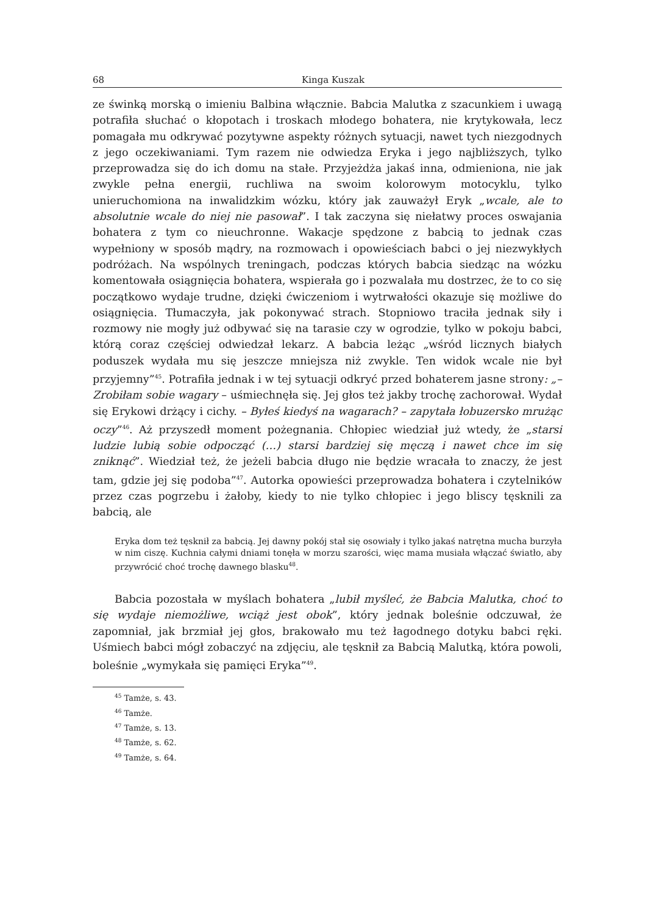68 Kinga Kuszak
ze świnką morską o imieniu Balbina włącznie. Babcia Malutka z szacunkiem i uwagą potrafiła słuchać o kłopotach i troskach młodego bohatera, nie krytykowała, lecz pomagała mu odkrywać pozytywne aspekty różnych sytuacji, nawet tych niezgodnych z jego oczekiwaniami. Tym razem nie odwiedza Eryka i jego najbliższych, tylko przeprowadza się do ich domu na stałe. Przyjeżdża jakaś inna, odmieniona, nie jak zwykle pełna energii, ruchliwa na swoim kolorowym motocyklu, tylko unieruchomiona na inwalidzkim wózku, który jak zauważył Eryk „wcale, ale to absolutnie wcale do niej nie pasował”. I tak zaczyna się niełatwy proces oswajania bohatera z tym co nieuchronne. Wakacje spędzone z babcią to jednak czas wypełniony w sposób mądry, na rozmowach i opowieściach babci o jej niezwykłych podróżach. Na wspólnych treningach, podczas których babcia siedząc na wózku komentowała osiągnięcia bohatera, wspierała go i pozwalała mu dostrzec, że to co się początkowo wydaje trudne, dzięki ćwiczeniom i wytrwałości okazuje się możliwe do osiągnięcia. Tłumaczyła, jak pokonywać strach. Stopniowo traciła jednak siły i rozmowy nie mogły już odbywać się na tarasie czy w ogrodzie, tylko w pokoju babci, którą coraz częściej odwiedzał lekarz. A babcia leżąc „wśród licznych białych poduszek wydała mu się jeszcze mniejsza niż zwykle. Ten widok wcale nie był przyjemny”<sup>45</sup>. Potrafiła jednak i w tej sytuacji odkryć przed bohaterem jasne strony: „– Zrobiłam sobie wagary – uśmiechnęła się. Jej głos też jakby trochę zachorował. Wydał się Erykowi drżący i cichy. – Byłeś kiedyś na wagarach? – zapytała łobuzersko mrużąc oczy”<sup>46</sup>. Aż przyszedł moment pożegnania. Chłopiec wiedział już wtedy, że „starsi ludzie lubią sobie odpocząć (…) starsi bardziej się męczą i nawet chce im się zniknąć”. Wiedział też, że jeżeli babcia długo nie będzie wracała to znaczy, że jest tam, gdzie jej się podoba”<sup>47</sup>. Autorka opowieści przeprowadza bohatera i czytelników przez czas pogrzebu i żałoby, kiedy to nie tylko chłopiec i jego bliscy tęsknili za babcią, ale
Eryka dom też tęsknił za babcią. Jej dawny pokój stał się osowiały i tylko jakaś natrętna mucha burzyła w nim ciszę. Kuchnia całymi dniami tonęła w morzu szarości, więc mama musiała włączać światło, aby przywrócić choć trochę dawnego blasku<sup>48</sup>.
Babcia pozostała w myślach bohatera „lubił myśleć, że Babcia Malutka, choć to się wydaje niemożliwe, wciąż jest obok”, który jednak boleśnie odczuwał, że zapomniał, jak brzmiał jej głos, brakowało mu też łagodnego dotyku babci ręki. Uśmiech babci mógł zobaczyć na zdjęciu, ale tęsknił za Babcią Malutką, która powoli, boleśnie „wymykała się pamięci Eryka”<sup>49</sup>.
<sup>45</sup> Tamże, s. 43.
<sup>46</sup> Tamże.
<sup>47</sup> Tamże, s. 13.
<sup>48</sup> Tamże, s. 62.
<sup>49</sup> Tamże, s. 64.